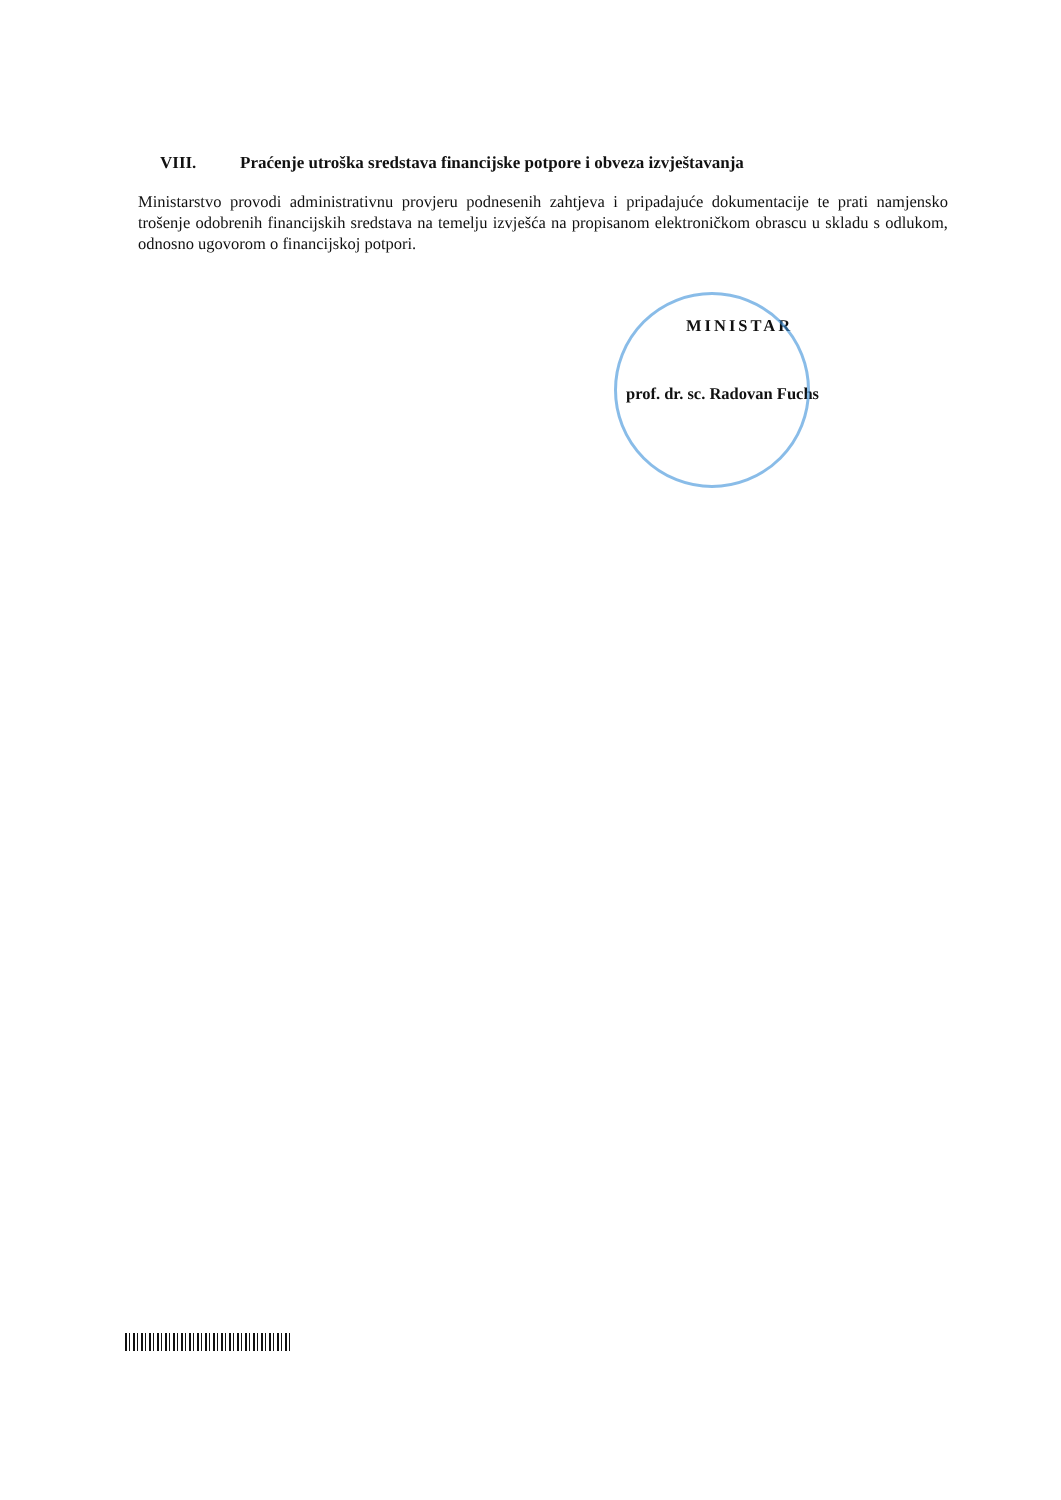VIII. Praćenje utroška sredstava financijske potpore i obveza izvještavanja
Ministarstvo provodi administrativnu provjeru podnesenih zahtjeva i pripadajuće dokumentacije te prati namjensko trošenje odobrenih financijskih sredstava na temelju izvješća na propisanom elektroničkom obrascu u skladu s odlukom, odnosno ugovorom o financijskoj potpori.
MINISTAR
prof. dr. sc. Radovan Fuchs